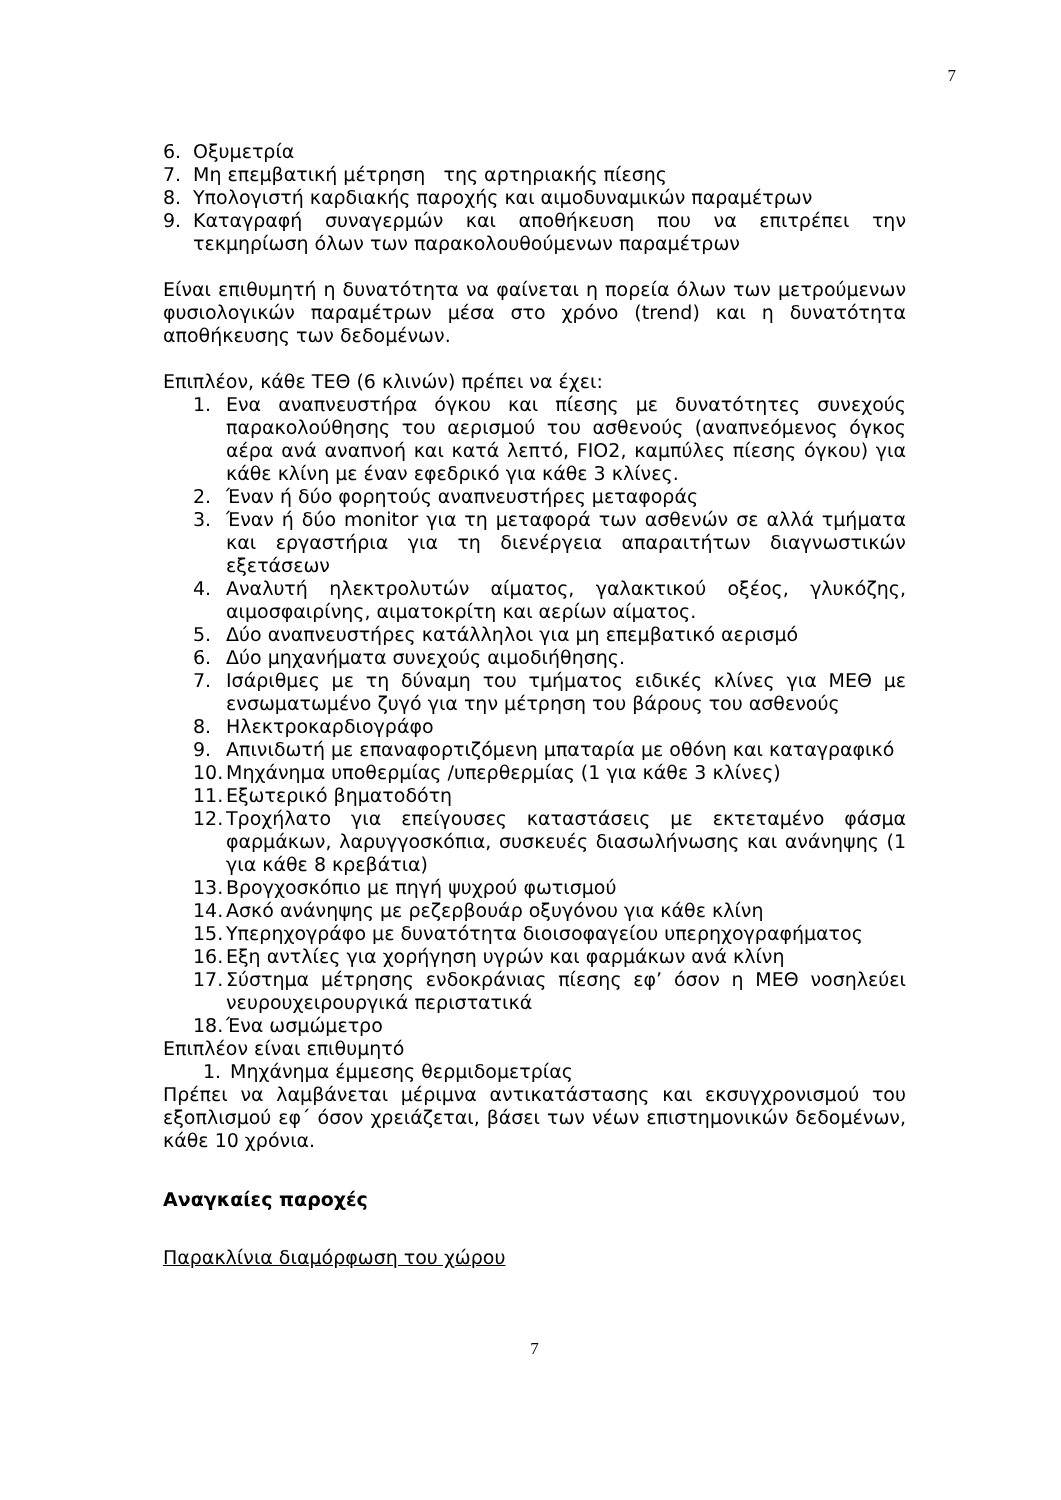7
6. Οξυμετρία
7. Μη επεμβατική μέτρηση της αρτηριακής πίεσης
8. Υπολογιστή καρδιακής παροχής και αιμοδυναμικών παραμέτρων
9. Καταγραφή συναγερμών και αποθήκευση που να επιτρέπει την τεκμηρίωση όλων των παρακολουθούμενων παραμέτρων
Είναι επιθυμητή η δυνατότητα να φαίνεται η πορεία όλων των μετρούμενων φυσιολογικών παραμέτρων μέσα στο χρόνο (trend) και η δυνατότητα αποθήκευσης των δεδομένων.
Επιπλέον, κάθε ΤΕΘ (6 κλινών) πρέπει να έχει:
1. Ενα αναπνευστήρα όγκου και πίεσης με δυνατότητες συνεχούς παρακολούθησης του αερισμού του ασθενούς (αναπνεόμενος όγκος αέρα ανά αναπνοή και κατά λεπτό, FIO2, καμπύλες πίεσης όγκου) για κάθε κλίνη με έναν εφεδρικό για κάθε 3 κλίνες.
2. Έναν ή δύο φορητούς αναπνευστήρες μεταφοράς
3. Έναν ή δύο monitor για τη μεταφορά των ασθενών σε αλλά τμήματα και εργαστήρια για τη διενέργεια απαραιτήτων διαγνωστικών εξετάσεων
4. Αναλυτή ηλεκτρολυτών αίματος, γαλακτικού οξέος, γλυκόζης, αιμοσφαιρίνης, αιματοκρίτη και αερίων αίματος.
5. Δύο αναπνευστήρες κατάλληλοι για μη επεμβατικό αερισμό
6. Δύο μηχανήματα συνεχούς αιμοδιήθησης.
7. Ισάριθμες με τη δύναμη του τμήματος ειδικές κλίνες για ΜΕΘ με ενσωματωμένο ζυγό για την μέτρηση του βάρους του ασθενούς
8. Ηλεκτροκαρδιογράφο
9. Απινιδωτή με επαναφορτιζόμενη μπαταρία με οθόνη και καταγραφικό
10. Μηχάνημα υποθερμίας /υπερθερμίας (1 για κάθε 3 κλίνες)
11. Εξωτερικό βηματοδότη
12. Τροχήλατο για επείγουσες καταστάσεις με εκτεταμένο φάσμα φαρμάκων, λαρυγγοσκόπια, συσκευές διασωλήνωσης και ανάνηψης (1 για κάθε 8 κρεβάτια)
13. Βρογχοσκόπιο με πηγή ψυχρού φωτισμού
14. Ασκό ανάνηψης με ρεζερβουάρ οξυγόνου για κάθε κλίνη
15. Υπερηχογράφο με δυνατότητα διοισοφαγείου υπερηχογραφήματος
16. Εξη αντλίες για χορήγηση υγρών και φαρμάκων ανά κλίνη
17. Σύστημα μέτρησης ενδοκράνιας πίεσης εφ’ όσον η ΜΕΘ νοσηλεύει νευρουχειρουργικά περιστατικά
18. Ένα ωσμώμετρο
Επιπλέον είναι επιθυμητό
1. Μηχάνημα έμμεσης θερμιδομετρίας
Πρέπει να λαμβάνεται μέριμνα αντικατάστασης και εκσυγχρονισμού του εξοπλισμού εφ΄ όσον χρειάζεται, βάσει των νέων επιστημονικών δεδομένων, κάθε 10 χρόνια.
Αναγκαίες παροχές
Παρακλίνια διαμόρφωση του χώρου
7